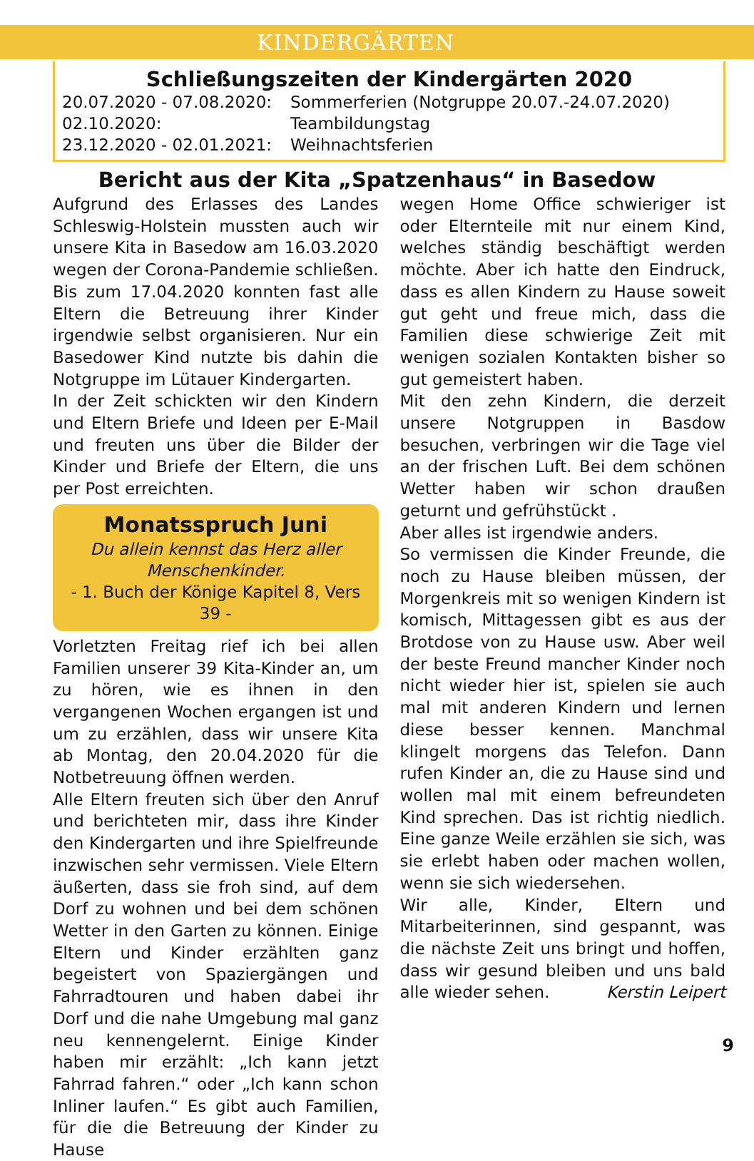KINDERGÄRTEN
Schließungszeiten der Kindergärten 2020
20.07.2020 - 07.08.2020: Sommerferien (Notgruppe 20.07.-24.07.2020)
02.10.2020: Teambildungstag
23.12.2020 - 02.01.2021: Weihnachtsferien
Bericht aus der Kita „Spatzenhaus“ in Basedow
Aufgrund des Erlasses des Landes Schleswig-Holstein mussten auch wir unsere Kita in Basedow am 16.03.2020 wegen der Corona-Pandemie schließen. Bis zum 17.04.2020 konnten fast alle Eltern die Betreuung ihrer Kinder irgendwie selbst organisieren. Nur ein Basedower Kind nutzte bis dahin die Notgruppe im Lütauer Kindergarten.
In der Zeit schickten wir den Kindern und Eltern Briefe und Ideen per E-Mail und freuten uns über die Bilder der Kinder und Briefe der Eltern, die uns per Post erreichten.
Monatsspruch Juni
Du allein kennst das Herz aller Menschenkinder.
- 1. Buch der Könige Kapitel 8, Vers 39 -
Vorletzten Freitag rief ich bei allen Familien unserer 39 Kita-Kinder an, um zu hören, wie es ihnen in den vergangenen Wochen ergangen ist und um zu erzählen, dass wir unsere Kita ab Montag, den 20.04.2020 für die Notbetreuung öffnen werden.
Alle Eltern freuten sich über den Anruf und berichteten mir, dass ihre Kinder den Kindergarten und ihre Spielfreunde inzwischen sehr vermissen. Viele Eltern äußerten, dass sie froh sind, auf dem Dorf zu wohnen und bei dem schönen Wetter in den Garten zu können. Einige Eltern und Kinder erzählten ganz begeistert von Spaziergängen und Fahrradtouren und haben dabei ihr Dorf und die nahe Umgebung mal ganz neu kennengelernt. Einige Kinder haben mir erzählt: „Ich kann jetzt Fahrrad fahren.“ oder „Ich kann schon Inliner laufen.“ Es gibt auch Familien, für die die Betreuung der Kinder zu Hause
wegen Home Office schwieriger ist oder Elternteile mit nur einem Kind, welches ständig beschäftigt werden möchte. Aber ich hatte den Eindruck, dass es allen Kindern zu Hause soweit gut geht und freue mich, dass die Familien diese schwierige Zeit mit wenigen sozialen Kontakten bisher so gut gemeistert haben.
Mit den zehn Kindern, die derzeit unsere Notgruppen in Basdow besuchen, verbringen wir die Tage viel an der frischen Luft. Bei dem schönen Wetter haben wir schon draußen geturnt und gefrühstückt .
Aber alles ist irgendwie anders.
So vermissen die Kinder Freunde, die noch zu Hause bleiben müssen, der Morgenkreis mit so wenigen Kindern ist komisch, Mittagessen gibt es aus der Brotdose von zu Hause usw. Aber weil der beste Freund mancher Kinder noch nicht wieder hier ist, spielen sie auch mal mit anderen Kindern und lernen diese besser kennen. Manchmal klingelt morgens das Telefon. Dann rufen Kinder an, die zu Hause sind und wollen mal mit einem befreundeten Kind sprechen. Das ist richtig niedlich. Eine ganze Weile erzählen sie sich, was sie erlebt haben oder machen wollen, wenn sie sich wiedersehen.
Wir alle, Kinder, Eltern und Mitarbeiterinnen, sind gespannt, was die nächste Zeit uns bringt und hoffen, dass wir gesund bleiben und uns bald alle wieder sehen. Kerstin Leipert
9